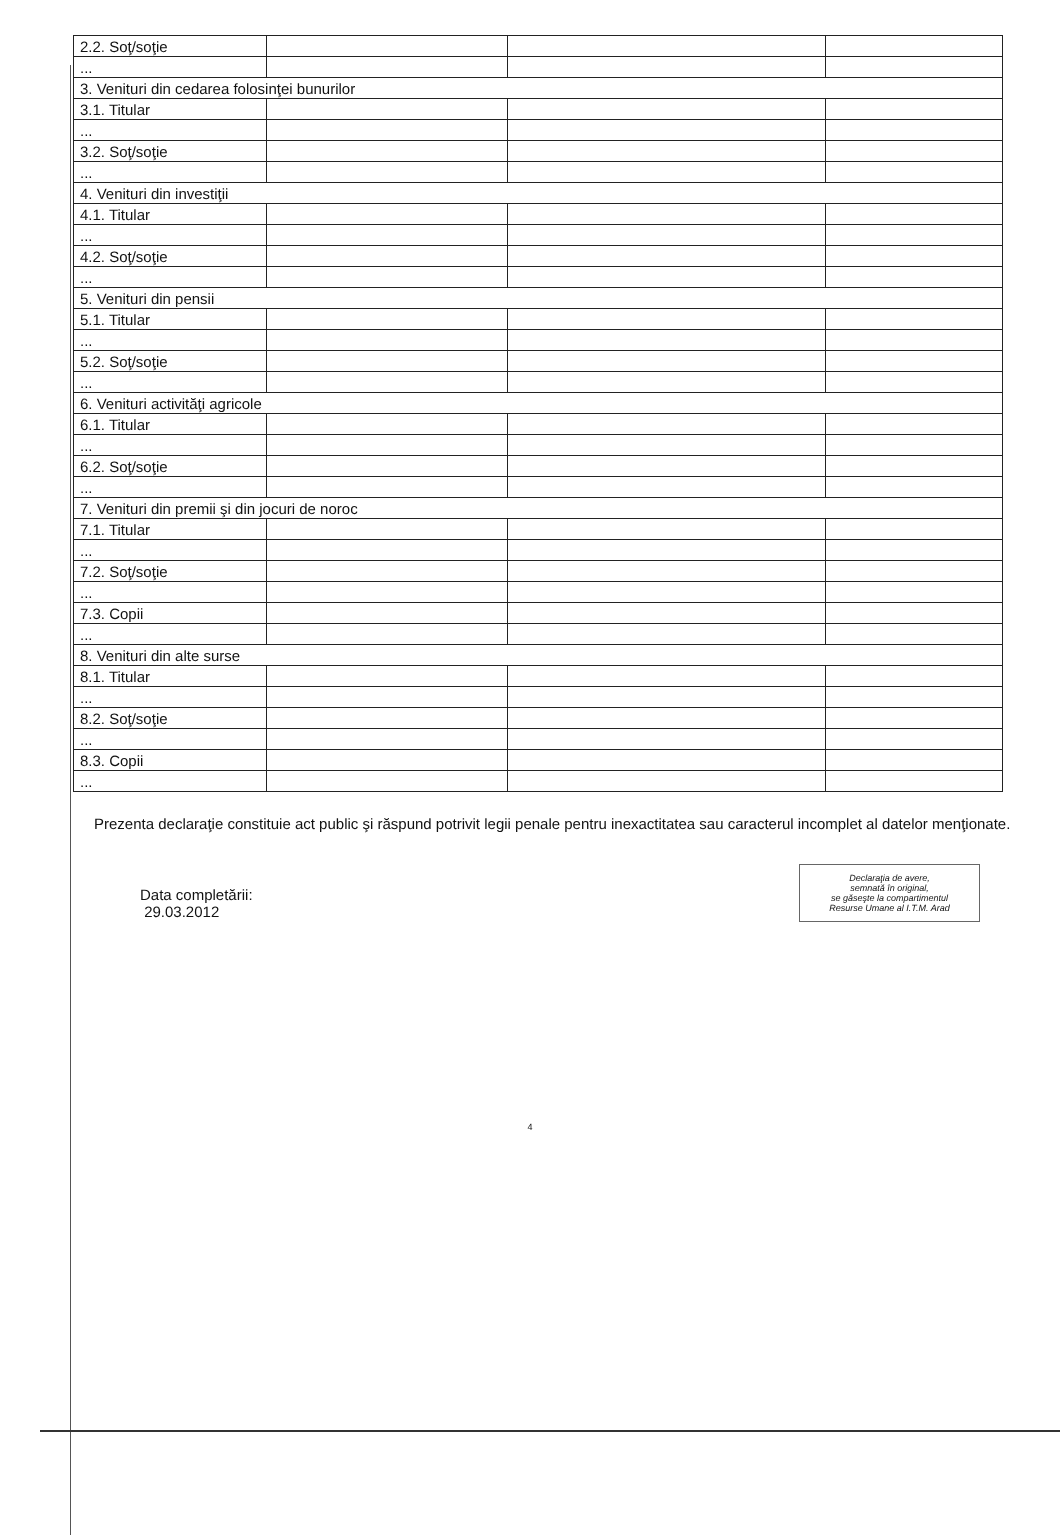| 2.2. Soţ/soţie | | | |
| ... | | | |
| 3. Venituri din cedarea folosinţei bunurilor | | | |
| 3.1. Titular | | | |
| ... | | | |
| 3.2. Soţ/soţie | | | |
| ... | | | |
| 4. Venituri din investiţii | | | |
| 4.1. Titular | | | |
| ... | | | |
| 4.2. Soţ/soţie | | | |
| ... | | | |
| 5. Venituri din pensii | | | |
| 5.1. Titular | | | |
| ... | | | |
| 5.2. Soţ/soţie | | | |
| ... | | | |
| 6. Venituri activităţi agricole | | | |
| 6.1. Titular | | | |
| ... | | | |
| 6.2. Soţ/soţie | | | |
| ... | | | |
| 7. Venituri din premii şi din jocuri de noroc | | | |
| 7.1. Titular | | | |
| ... | | | |
| 7.2. Soţ/soţie | | | |
| ... | | | |
| 7.3. Copii | | | |
| ... | | | |
| 8. Venituri din alte surse | | | |
| 8.1. Titular | | | |
| ... | | | |
| 8.2. Soţ/soţie | | | |
| ... | | | |
| 8.3. Copii | | | |
| ... | | | |
Prezenta declaraţie constituie act public şi răspund potrivit legii penale pentru inexactitatea sau caracterul incomplet al datelor menţionate.
Data completării:
29.03.2012
Declaraţia de avere,
semnată în original,
se găseşte la compartimentul
Resurse Umane al I.T.M. Arad
4